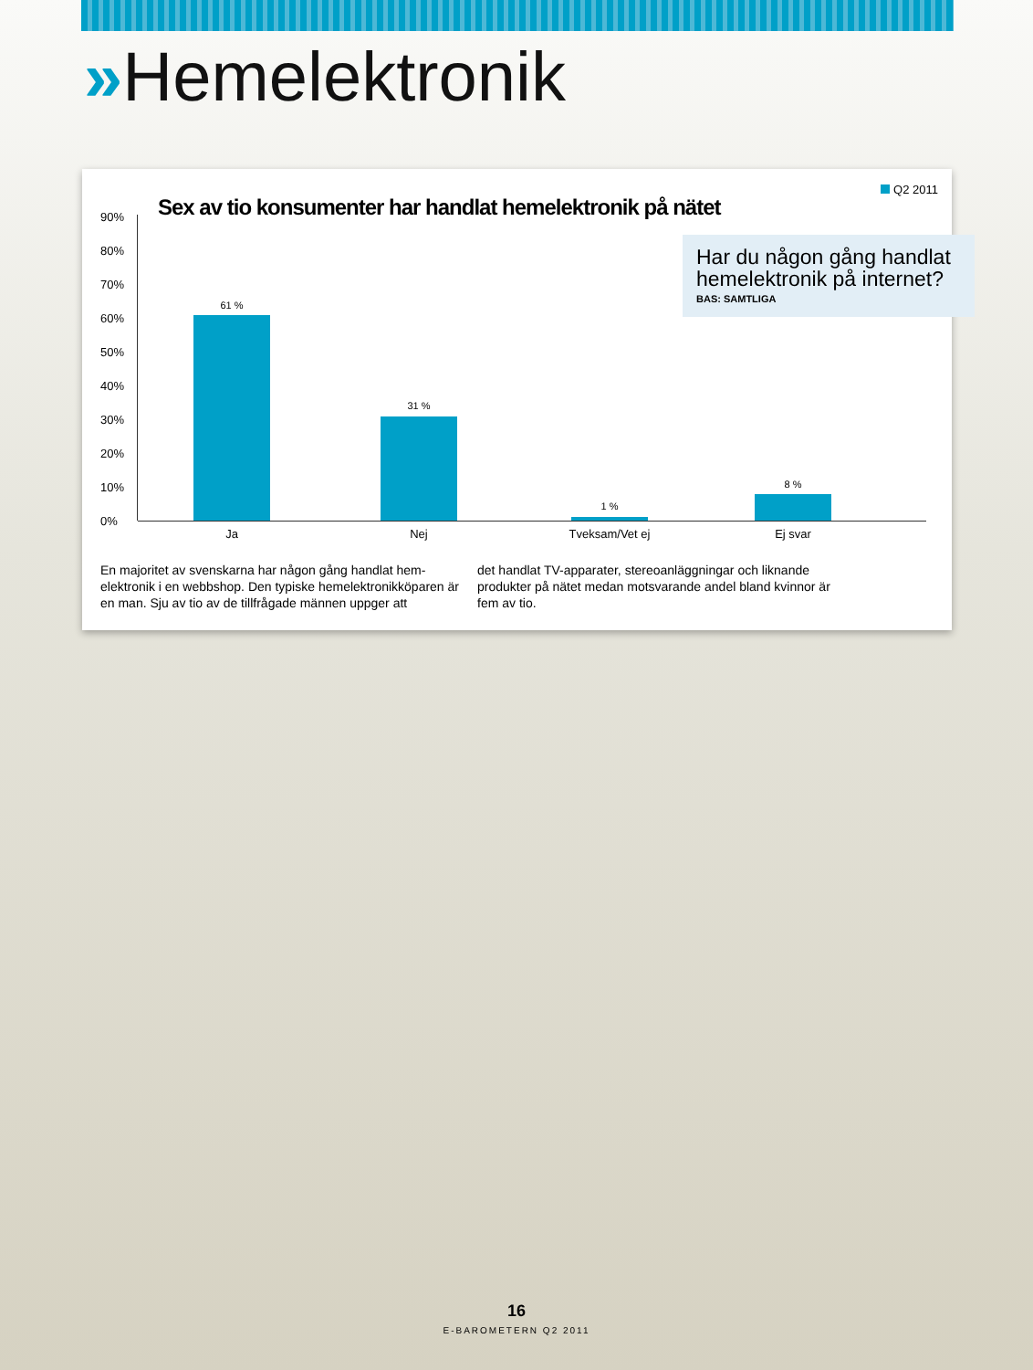»Hemelektronik
Q2 2011
Sex av tio konsumenter har handlat hemelektronik på nätet
Har du någon gång handlat hemelektronik på internet?
BAS: SAMTLIGA
90%
80%
70%
60%
50%
40%
30%
20%
10%
0%
61 %
31 %
1 %
8 %
Ja Nej Tveksam/Vet ej Ej svar
En majoritet av svenskarna har någon gång handlat hem-elektronik i en webbshop. Den typiske hemelektronikköparen är en man. Sju av tio av de tillfrågade männen uppger att
det handlat TV-apparater, stereoanläggningar och liknande produkter på nätet medan motsvarande andel bland kvinnor är fem av tio.
16
E-BAROMETERN Q2 2011